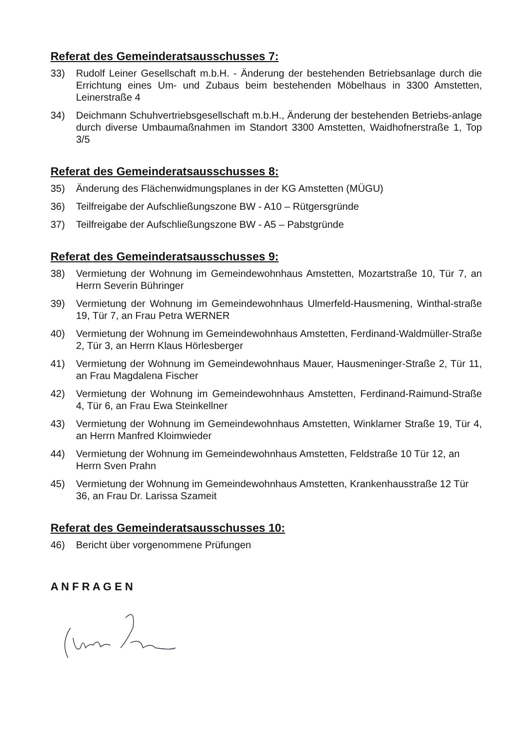Referat des Gemeinderatsausschusses 7:
33) Rudolf Leiner Gesellschaft m.b.H. - Änderung der bestehenden Betriebsanlage durch die Errichtung eines Um- und Zubaus beim bestehenden Möbelhaus in 3300 Amstetten, Leinerstraße 4
34) Deichmann Schuhvertriebsgesellschaft m.b.H., Änderung der bestehenden Betriebs-anlage durch diverse Umbaumaßnahmen im Standort 3300 Amstetten, Waidhofnerstraße 1, Top 3/5
Referat des Gemeinderatsausschusses 8:
35) Änderung des Flächenwidmungsplanes in der KG Amstetten (MÜGU)
36) Teilfreigabe der Aufschließungszone BW - A10 – Rütgersgründe
37) Teilfreigabe der Aufschließungszone BW - A5 – Pabstgründe
Referat des Gemeinderatsausschusses 9:
38) Vermietung der Wohnung im Gemeindewohnhaus Amstetten, Mozartstraße 10, Tür 7, an Herrn Severin Bühringer
39) Vermietung der Wohnung im Gemeindewohnhaus Ulmerfeld-Hausmening, Winthal-straße 19, Tür 7, an Frau Petra WERNER
40) Vermietung der Wohnung im Gemeindewohnhaus Amstetten, Ferdinand-Waldmüller-Straße 2, Tür 3, an Herrn Klaus Hörlesberger
41) Vermietung der Wohnung im Gemeindewohnhaus Mauer, Hausmeninger-Straße 2, Tür 11, an Frau Magdalena Fischer
42) Vermietung der Wohnung im Gemeindewohnhaus Amstetten, Ferdinand-Raimund-Straße 4, Tür 6, an Frau Ewa Steinkellner
43) Vermietung der Wohnung im Gemeindewohnhaus Amstetten, Winklarner Straße 19, Tür 4, an Herrn Manfred Kloimwieder
44) Vermietung der Wohnung im Gemeindewohnhaus Amstetten, Feldstraße 10 Tür 12, an Herrn Sven Prahn
45) Vermietung der Wohnung im Gemeindewohnhaus Amstetten, Krankenhausstraße 12 Tür 36, an Frau Dr. Larissa Szameit
Referat des Gemeinderatsausschusses 10:
46) Bericht über vorgenommene Prüfungen
A N F R A G E N